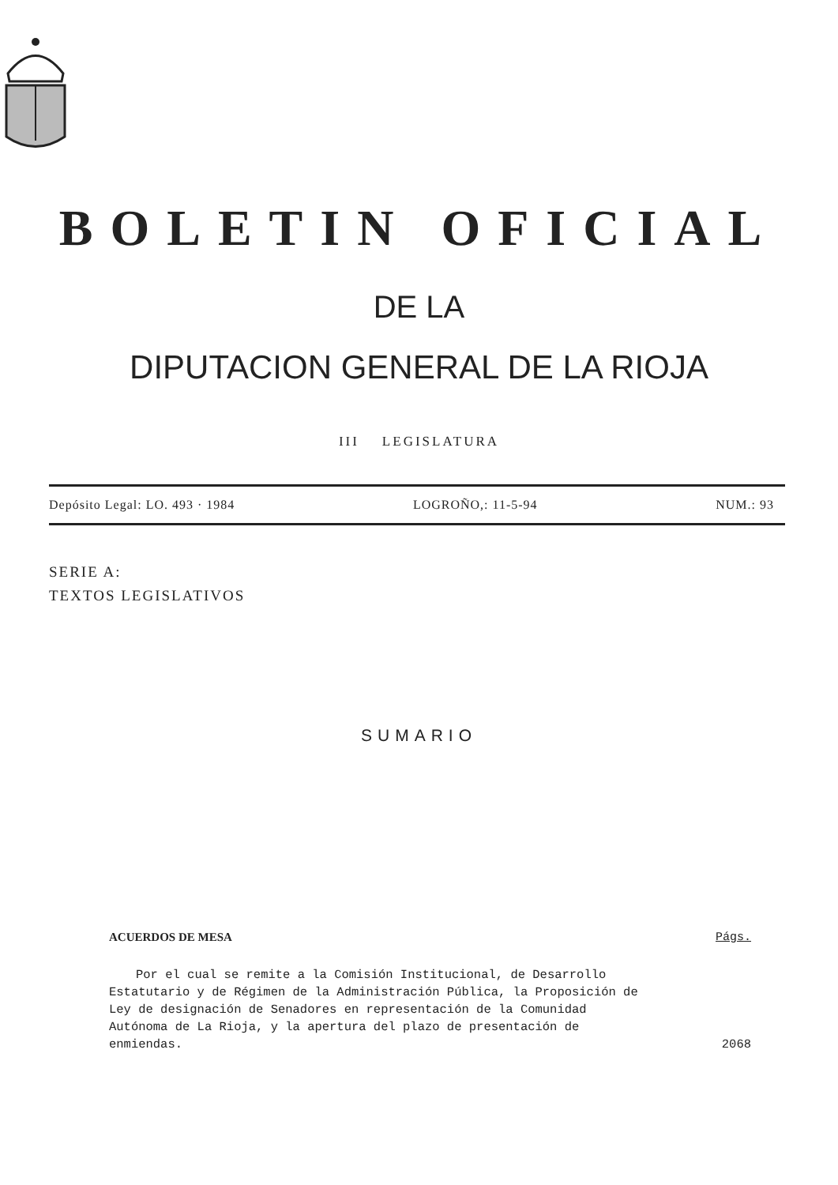BOLETIN OFICIAL
DE LA
DIPUTACION GENERAL DE LA RIOJA
III LEGISLATURA
Depósito Legal: LO. 493 · 1984 LOGROÑO,: 11-5-94 NUM.: 93
SERIE A:
TEXTOS LEGISLATIVOS
SUMARIO
ACUERDOS DE MESA Págs.
Por el cual se remite a la Comisión Institucional, de Desarrollo Estatutario y de Régimen de la Administración Pública, la Proposición de Ley de designación de Senadores en representación de la Comunidad Autónoma de La Rioja, y la apertura del plazo de presentación de enmiendas.
2068